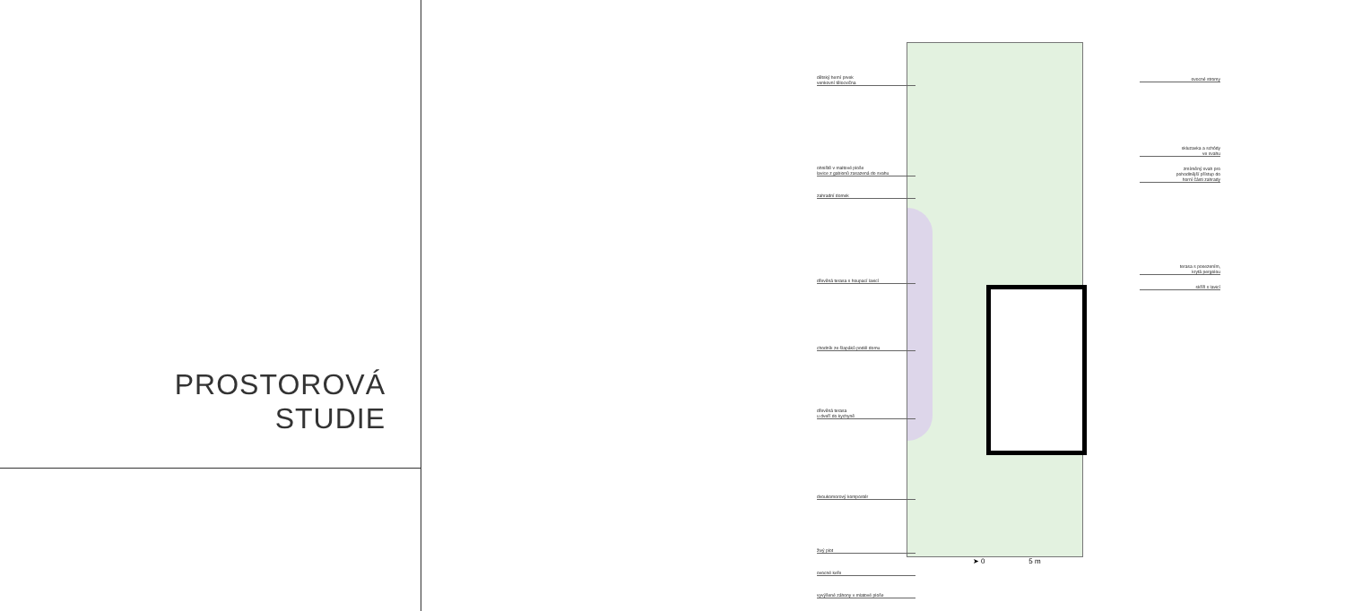PROSTOROVÁ
STUDIE
dětský herní prvek
venkovní tělocvična
ohniště v maltové ploše
lavice z gabionů zasazená do svahu
zahradní domek
dřevěná terasa s houpací lavicí
chodník ze šlapáků podél domu
dřevěná terasa
u dveří do kychyně
dvoukomorový kompostér
živý plot
ovocné keře
vyvýšené záhony v mlatové ploše
ovocné stromy
skluzavka a schódy
ve svahu
zmírněný svah pro
pohodlnější přístup do
horní části zahrady
terasa s posezením,
krytá pergolou
skříň s lavicí
➤ 0 5 m